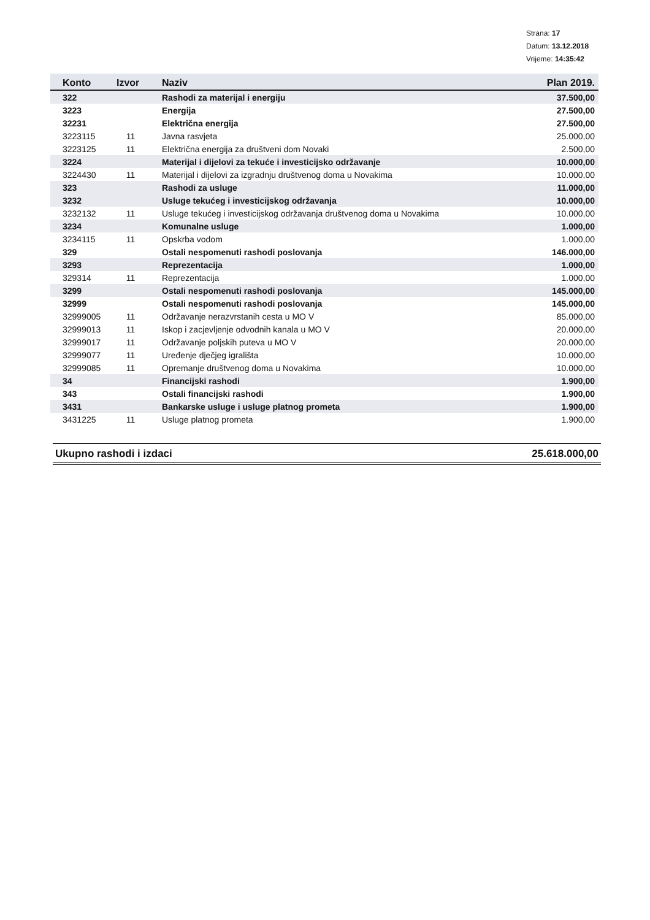Strana: 17
Datum: 13.12.2018
Vrijeme: 14:35:42
| Konto | Izvor | Naziv | Plan 2019. |
| --- | --- | --- | --- |
| 322 | | Rashodi za materijal i energiju | 37.500,00 |
| 3223 | | Energija | 27.500,00 |
| 32231 | | Električna energija | 27.500,00 |
| 3223115 | 11 | Javna rasvjeta | 25.000,00 |
| 3223125 | 11 | Električna energija za društveni dom Novaki | 2.500,00 |
| 3224 | | Materijal i dijelovi za tekuće i investicijsko održavanje | 10.000,00 |
| 3224430 | 11 | Materijal i dijelovi za izgradnju društvenog doma u Novakima | 10.000,00 |
| 323 | | Rashodi za usluge | 11.000,00 |
| 3232 | | Usluge tekućeg i investicijskog održavanja | 10.000,00 |
| 3232132 | 11 | Usluge tekućeg i investicijskog održavanja društvenog doma u Novakima | 10.000,00 |
| 3234 | | Komunalne usluge | 1.000,00 |
| 3234115 | 11 | Opskrba vodom | 1.000,00 |
| 329 | | Ostali nespomenuti rashodi poslovanja | 146.000,00 |
| 3293 | | Reprezentacija | 1.000,00 |
| 329314 | 11 | Reprezentacija | 1.000,00 |
| 3299 | | Ostali nespomenuti rashodi poslovanja | 145.000,00 |
| 32999 | | Ostali nespomenuti rashodi poslovanja | 145.000,00 |
| 32999005 | 11 | Održavanje nerazvrstanih cesta u MO V | 85.000,00 |
| 32999013 | 11 | Iskop i zacjevljenje odvodnih kanala u MO V | 20.000,00 |
| 32999017 | 11 | Održavanje poljskih puteva u MO V | 20.000,00 |
| 32999077 | 11 | Uređenje dječjeg igrališta | 10.000,00 |
| 32999085 | 11 | Opremanje društvenog doma u Novakima | 10.000,00 |
| 34 | | Financijski rashodi | 1.900,00 |
| 343 | | Ostali financijski rashodi | 1.900,00 |
| 3431 | | Bankarske usluge i usluge platnog prometa | 1.900,00 |
| 3431225 | 11 | Usluge platnog prometa | 1.900,00 |
Ukupno rashodi i izdaci 25.618.000,00